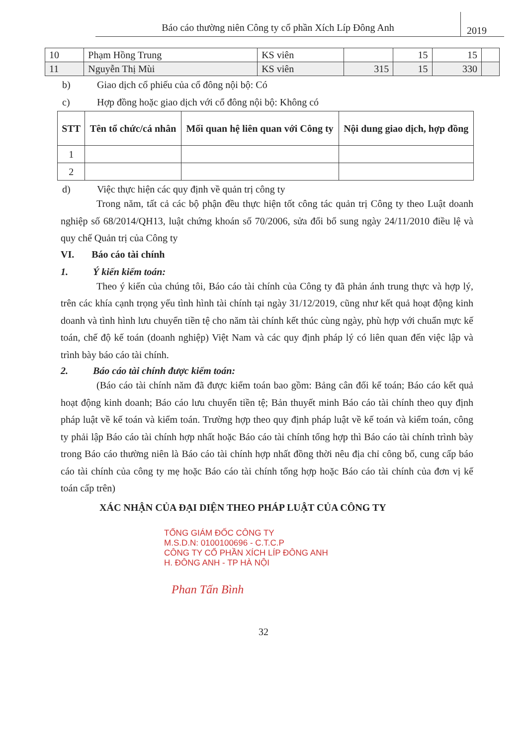Báo cáo thường niên Công ty cổ phần Xích Líp Đông Anh
2019
| 10 | Phạm Hồng Trung | KS viên | | 15 | 15 | |
| 11 | Nguyễn Thị Mùi | KS viên | 315 | 15 | 330 | |
b) Giao dịch cổ phiếu của cổ đông nội bộ: Có
c) Hợp đồng hoặc giao dịch với cổ đông nội bộ: Không có
| STT | Tên tổ chức/cá nhân | Mối quan hệ liên quan với Công ty | Nội dung giao dịch, hợp đồng |
| --- | --- | --- | --- |
| 1 | | | |
| 2 | | | |
d) Việc thực hiện các quy định về quản trị công ty
Trong năm, tất cả các bộ phận đều thực hiện tốt công tác quản trị Công ty theo Luật doanh nghiệp số 68/2014/QH13, luật chứng khoán số 70/2006, sửa đổi bổ sung ngày 24/11/2010 điều lệ và quy chế Quản trị của Công ty
VI. Báo cáo tài chính
1. Ý kiến kiểm toán:
Theo ý kiến của chúng tôi, Báo cáo tài chính của Công ty đã phản ánh trung thực và hợp lý, trên các khía cạnh trọng yếu tình hình tài chính tại ngày 31/12/2019, cũng như kết quả hoạt động kinh doanh và tình hình lưu chuyển tiền tệ cho năm tài chính kết thúc cùng ngày, phù hợp với chuẩn mực kế toán, chế độ kế toán (doanh nghiệp) Việt Nam và các quy định pháp lý có liên quan đến việc lập và trình bày báo cáo tài chính.
2. Báo cáo tài chính được kiểm toán:
(Báo cáo tài chính năm đã được kiểm toán bao gồm: Bảng cân đối kế toán; Báo cáo kết quả hoạt động kinh doanh; Báo cáo lưu chuyển tiền tệ; Bản thuyết minh Báo cáo tài chính theo quy định pháp luật về kế toán và kiểm toán. Trường hợp theo quy định pháp luật về kế toán và kiểm toán, công ty phải lập Báo cáo tài chính hợp nhất hoặc Báo cáo tài chính tổng hợp thì Báo cáo tài chính trình bày trong Báo cáo thường niên là Báo cáo tài chính hợp nhất đồng thời nêu địa chỉ công bố, cung cấp báo cáo tài chính của công ty mẹ hoặc Báo cáo tài chính tổng hợp hoặc Báo cáo tài chính của đơn vị kế toán cấp trên)
XÁC NHẬN CỦA ĐẠI DIỆN THEO PHÁP LUẬT CỦA CÔNG TY
TỔNG GIÁM ĐỐC CÔNG TY
M.S.D.N: 0100100696 - C.T.C.P
CÔNG TY CỔ PHẦN XÍCH LÍP ĐÔNG ANH
H. ĐÔNG ANH - TP HÀ NỘI
Phan Tấn Bình
32